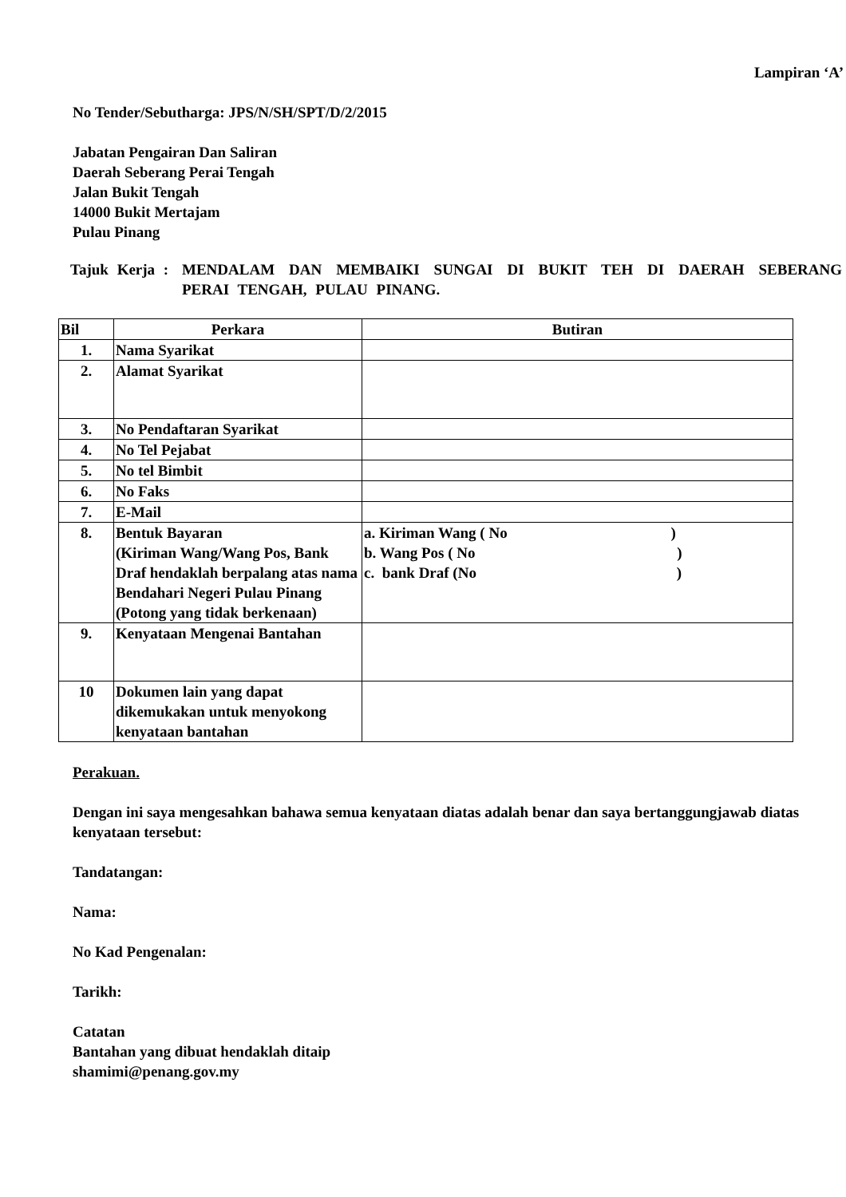Lampiran ‘A’
No Tender/Sebutharga: JPS/N/SH/SPT/D/2/2015
Jabatan Pengairan Dan Saliran
Daerah Seberang Perai Tengah
Jalan Bukit Tengah
14000 Bukit Mertajam
Pulau Pinang
Tajuk Kerja :
MENDALAM DAN MEMBAIKI SUNGAI DI BUKIT TEH DI DAERAH SEBERANG PERAI TENGAH, PULAU PINANG.
| Bil | Perkara | Butiran |
| --- | --- | --- |
| 1. | Nama Syarikat | |
| 2. | Alamat Syarikat | |
| 3. | No Pendaftaran Syarikat | |
| 4. | No Tel Pejabat | |
| 5. | No tel Bimbit | |
| 6. | No Faks | |
| 7. | E-Mail | |
| 8. | Bentuk Bayaran (Kiriman Wang/Wang Pos, Bank Draf hendaklah berpalang atas nama Bendahari Negeri Pulau Pinang (Potong yang tidak berkenaan) | a. Kiriman Wang ( No ) b. Wang Pos ( No ) c. bank Draf (No ) |
| 9. | Kenyataan Mengenai Bantahan | |
| 10 | Dokumen lain yang dapat dikemukakan untuk menyokong kenyataan bantahan | |
Perakuan.
Dengan ini saya mengesahkan bahawa semua kenyataan diatas adalah benar dan saya bertanggungjawab diatas kenyataan tersebut:
Tandatangan:
Nama:
No Kad Pengenalan:
Tarikh:
Catatan
Bantahan yang dibuat hendaklah ditaip
shamimi@penang.gov.my